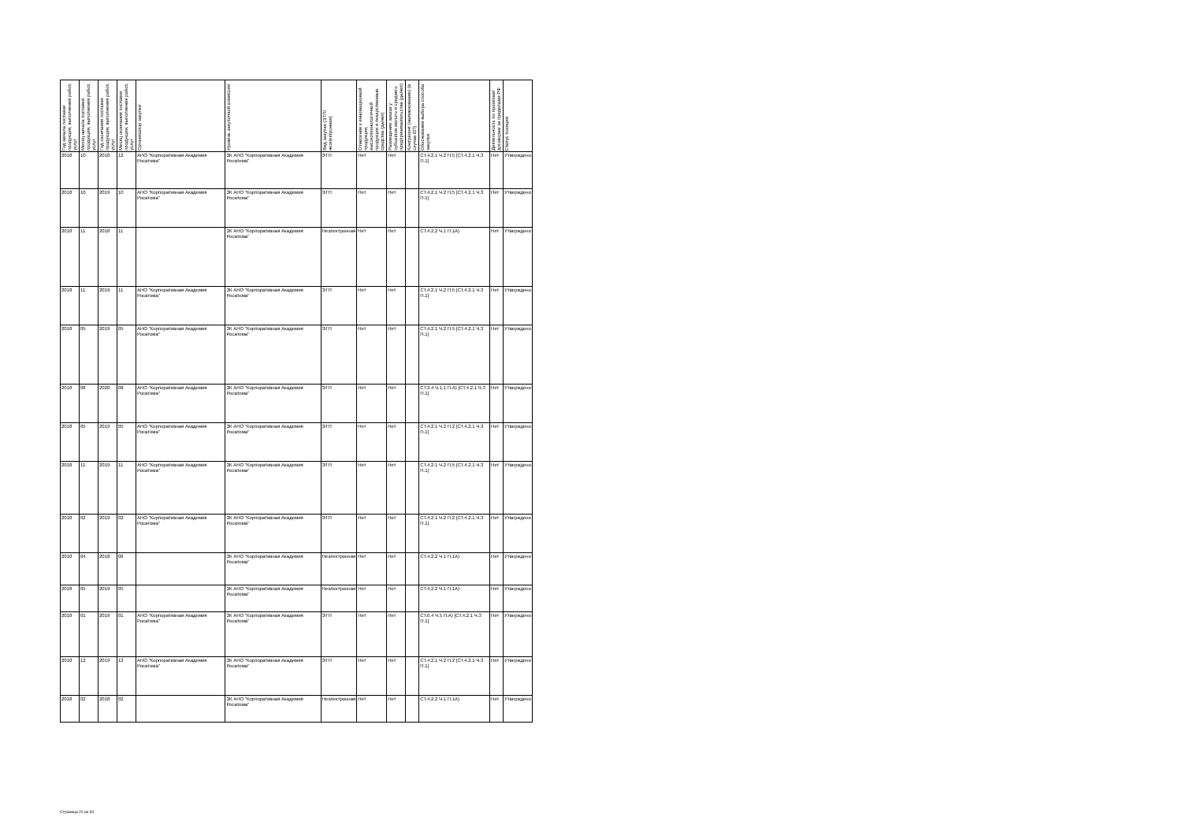| Год начала поставки продукции, выполнения работ, услуг | Месяц начала поставки продукции, выполнения работ, услуг | Год окончания поставки продукции, выполнения работ, услуг | Месяц окончания поставки продукции, выполнения работ, услуг | Организатор закупки | Уровень закупочной комиссии | Вид закупки (ЭТП/неэлектронная) | Отнесение к инновационной продукции, высокотехнологичной продукции и лекарственные средства (да/нет) | Размещение заказа у субъектов малого и среднего предпринимательства (да/нет) | Контрагент (наименование) (в случае ЕП) | Обоснования выбора способа закупки | Деятельность по проектам/договорам за пределами РФ | Статус позиции |
| --- | --- | --- | --- | --- | --- | --- | --- | --- | --- | --- | --- | --- |
| 2018 | 10 | 2018 | 12 | АНО "Корпоративная Академия Росатома" | ЗК АНО "Корпоративная Академия Росатома" | ЭТП | Нет | Нет | | СТ.4.2.1 Ч.2 П.5 [СТ.4.2.1 Ч.3 П.1] | Нет | Утверждено |
| 2018 | 10 | 2019 | 10 | АНО "Корпоративная Академия Росатома" | ЗК АНО "Корпоративная Академия Росатома" | ЭТП | Нет | Нет | | СТ.4.2.1 Ч.2 П.5 [СТ.4.2.1 Ч.3 П.1] | Нет | Утверждено |
| 2018 | 11 | 2018 | 11 | | ЗК АНО "Корпоративная Академия Росатома" | Неэлектронная | Нет | Нет | | СТ.4.2.2 Ч.1 П.1А) | Нет | Утверждено |
| 2018 | 11 | 2019 | 11 | АНО "Корпоративная Академия Росатома" | ЗК АНО "Корпоративная Академия Росатома" | ЭТП | Нет | Нет | | СТ.4.2.1 Ч.2 П.5 [СТ.4.2.1 Ч.3 П.1] | Нет | Утверждено |
| 2018 | 05 | 2019 | 05 | АНО "Корпоративная Академия Росатома" | ЗК АНО "Корпоративная Академия Росатома" | ЭТП | Нет | Нет | | СТ.4.2.1 Ч.2 П.5 [СТ.4.2.1 Ч.3 П.1] | Нет | Утверждено |
| 2018 | 08 | 2020 | 08 | АНО "Корпоративная Академия Росатома" | ЗК АНО "Корпоративная Академия Росатома" | ЭТП | Нет | Нет | | СТ.3.4 Ч.1.1 П.А) [СТ.4.2.1 Ч.3 П.1] | Нет | Утверждено |
| 2018 | 05 | 2019 | 05 | АНО "Корпоративная Академия Росатома" | ЗК АНО "Корпоративная Академия Росатома" | ЭТП | Нет | Нет | | СТ.4.2.1 Ч.2 П.2 [СТ.4.2.1 Ч.3 П.1] | Нет | Утверждено |
| 2018 | 11 | 2019 | 11 | АНО "Корпоративная Академия Росатома" | ЗК АНО "Корпоративная Академия Росатома" | ЭТП | Нет | Нет | | СТ.4.2.1 Ч.2 П.5 [СТ.4.2.1 Ч.3 П.1] | Нет | Утверждено |
| 2018 | 02 | 2019 | 02 | АНО "Корпоративная Академия Росатома" | ЗК АНО "Корпоративная Академия Росатома" | ЭТП | Нет | Нет | | СТ.4.2.1 Ч.2 П.2 [СТ.4.2.1 Ч.3 П.1] | Нет | Утверждено |
| 2018 | 04 | 2018 | 06 | | ЗК АНО "Корпоративная Академия Росатома" | Неэлектронная | Нет | Нет | | СТ.4.2.2 Ч.1 П.1А) | Нет | Утверждено |
| 2018 | 05 | 2019 | 05 | | ЗК АНО "Корпоративная Академия Росатома" | Неэлектронная | Нет | Нет | | СТ.4.2.2 Ч.1 П.1А) | Нет | Утверждено |
| 2018 | 01 | 2019 | 01 | АНО "Корпоративная Академия Росатома" | ЗК АНО "Корпоративная Академия Росатома" | ЭТП | Нет | Нет | | СТ.6.4 Ч.5 П.А) [СТ.4.2.1 Ч.3 П.1] | Нет | Утверждено |
| 2018 | 12 | 2019 | 12 | АНО "Корпоративная Академия Росатома" | ЗК АНО "Корпоративная Академия Росатома" | ЭТП | Нет | Нет | | СТ.4.2.1 Ч.2 П.2 [СТ.4.2.1 Ч.3 П.1] | Нет | Утверждено |
| 2018 | 02 | 2018 | 02 | | ЗК АНО "Корпоративная Академия Росатома" | Неэлектронная | Нет | Нет | | СТ.4.2.2 Ч.1 П.1А) | Нет | Утверждено |
Страница 20 из 34